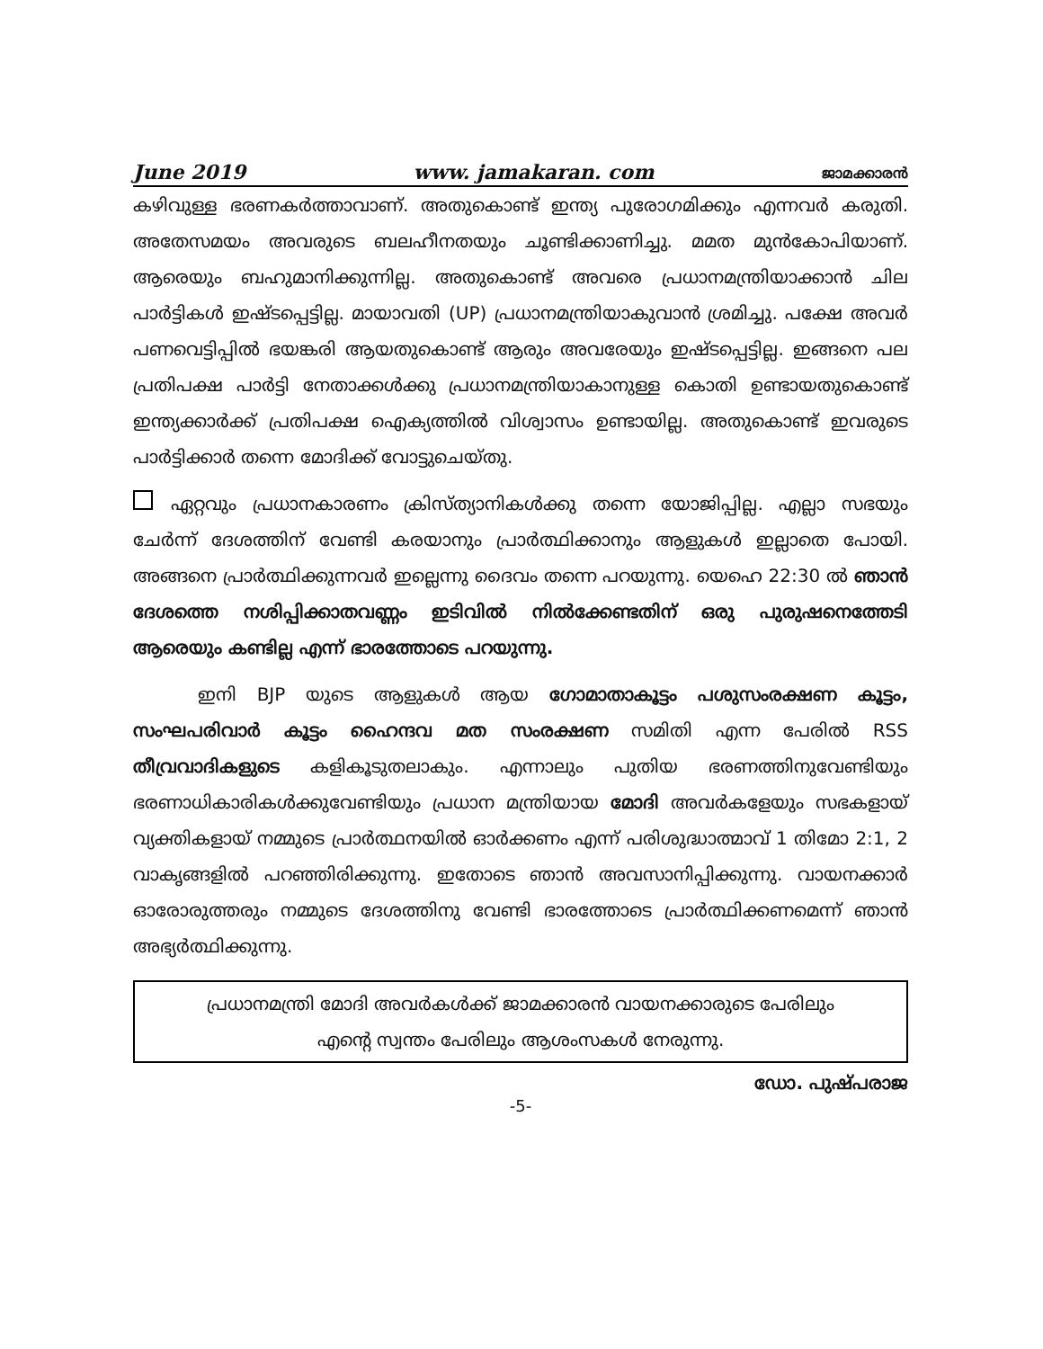June 2019 www. jamakaran. com ജാമക്കാരൻ
കഴിവുള്ള ഭരണകർത്താവാണ്. അതുകൊണ്ട് ഇന്ത്യ പുരോഗമിക്കും എന്നവർ കരുതി. അതേസമയം അവരുടെ ബലഹീനതയും ചൂണ്ടിക്കാണിച്ചു. മമത മുൻകോപിയാണ്. ആരെയും ബഹുമാനിക്കുന്നില്ല. അതുകൊണ്ട് അവരെ പ്രധാനമന്ത്രിയാക്കാൻ ചില പാർട്ടികൾ ഇഷ്ടപ്പെട്ടില്ല. മായാവതി (UP) പ്രധാനമന്ത്രിയാകുവാൻ ശ്രമിച്ചു. പക്ഷേ അവർ പണവെട്ടിപ്പിൽ ഭയങ്കരി ആയതുകൊണ്ട് ആരും അവരേയും ഇഷ്ടപ്പെട്ടില്ല. ഇങ്ങനെ പല പ്രതിപക്ഷ പാർട്ടി നേതാക്കൾക്കു പ്രധാനമന്ത്രിയാകാനുള്ള കൊതി ഉണ്ടായതുകൊണ്ട് ഇന്ത്യക്കാർക്ക് പ്രതിപക്ഷ ഐക്യത്തിൽ വിശ്വാസം ഉണ്ടായില്ല. അതുകൊണ്ട് ഇവരുടെ പാർട്ടിക്കാർ തന്നെ മോദിക്ക് വോട്ടുചെയ്തു.
ഏറ്റവും പ്രധാനകാരണം ക്രിസ്ത്യാനികൾക്കു തന്നെ യോജിപ്പില്ല. എല്ലാ സഭയും ചേർന്ന് ദേശത്തിന് വേണ്ടി കരയാനും പ്രാർത്ഥിക്കാനും ആളുകൾ ഇല്ലാതെ പോയി. അങ്ങനെ പ്രാർത്ഥിക്കുന്നവർ ഇല്ലെന്നു ദൈവം തന്നെ പറയുന്നു. യെഹെ 22:30 ൽ ഞാൻ ദേശത്തെ നശിപ്പിക്കാതവണ്ണം ഇടിവിൽ നിൽക്കേണ്ടതിന് ഒരു പുരുഷനെത്തേടി ആരെയും കണ്ടില്ല എന്ന് ഭാരത്തോടെ പറയുന്നു.
ഇനി BJP യുടെ ആളുകൾ ആയ ഗോമാതാകൂട്ടം പശുസംരക്ഷണ കൂട്ടം, സംഘപരിവാർ കൂട്ടം ഹൈന്ദവ മത സംരക്ഷണ സമിതി എന്ന പേരിൽ RSS തീവ്രവാദികളുടെ കളികൂടുതലാകും. എന്നാലും പുതിയ ഭരണത്തിനുവേണ്ടിയും ഭരണാധികാരികൾക്കുവേണ്ടിയും പ്രധാന മന്ത്രിയായ മോദി അവർകളേയും സഭകളായ് വ്യക്തികളായ് നമ്മുടെ പ്രാർത്ഥനയിൽ ഓർക്കണം എന്ന് പരിശുദ്ധാത്മാവ് 1 തിമോ 2:1, 2 വാകൃങ്ങളിൽ പറഞ്ഞിരിക്കുന്നു. ഇതോടെ ഞാൻ അവസാനിപ്പിക്കുന്നു. വായനക്കാർ ഓരോരുത്തരും നമ്മുടെ ദേശത്തിനു വേണ്ടി ഭാരത്തോടെ പ്രാർത്ഥിക്കണമെന്ന് ഞാൻ അഭ്യർത്ഥിക്കുന്നു.
പ്രധാനമന്ത്രി മോദി അവർകൾക്ക് ജാമക്കാരൻ വായനക്കാരുടെ പേരിലും
എന്റെ സ്വന്തം പേരിലും ആശംസകൾ നേരുന്നു.
ഡോ. പുഷ്പരാജ
-5-